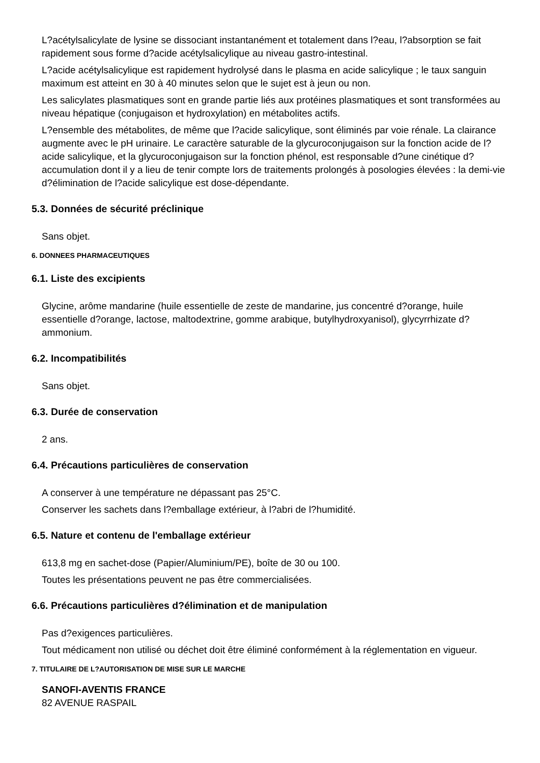L?acétylsalicylate de lysine se dissociant instantanément et totalement dans l?eau, l?absorption se fait rapidement sous forme d?acide acétylsalicylique au niveau gastro-intestinal.
L?acide acétylsalicylique est rapidement hydrolysé dans le plasma en acide salicylique ; le taux sanguin maximum est atteint en 30 à 40 minutes selon que le sujet est à jeun ou non.
Les salicylates plasmatiques sont en grande partie liés aux protéines plasmatiques et sont transformées au niveau hépatique (conjugaison et hydroxylation) en métabolites actifs.
L?ensemble des métabolites, de même que l?acide salicylique, sont éliminés par voie rénale. La clairance augmente avec le pH urinaire. Le caractère saturable de la glycuroconjugaison sur la fonction acide de l?acide salicylique, et la glycuroconjugaison sur la fonction phénol, est responsable d?une cinétique d?accumulation dont il y a lieu de tenir compte lors de traitements prolongés à posologies élevées : la demi-vie d?élimination de l?acide salicylique est dose-dépendante.
5.3. Données de sécurité préclinique
Sans objet.
6. DONNEES PHARMACEUTIQUES
6.1. Liste des excipients
Glycine, arôme mandarine (huile essentielle de zeste de mandarine, jus concentré d?orange, huile essentielle d?orange, lactose, maltodextrine, gomme arabique, butylhydroxyanisol), glycyrrhizate d?ammonium.
6.2. Incompatibilités
Sans objet.
6.3. Durée de conservation
2 ans.
6.4. Précautions particulières de conservation
A conserver à une température ne dépassant pas 25°C.
Conserver les sachets dans l?emballage extérieur, à l?abri de l?humidité.
6.5. Nature et contenu de l'emballage extérieur
613,8 mg en sachet-dose (Papier/Aluminium/PE), boîte de 30 ou 100.
Toutes les présentations peuvent ne pas être commercialisées.
6.6. Précautions particulières d?élimination et de manipulation
Pas d?exigences particulières.
Tout médicament non utilisé ou déchet doit être éliminé conformément à la réglementation en vigueur.
7. TITULAIRE DE L?AUTORISATION DE MISE SUR LE MARCHE
SANOFI-AVENTIS FRANCE
82 AVENUE RASPAIL